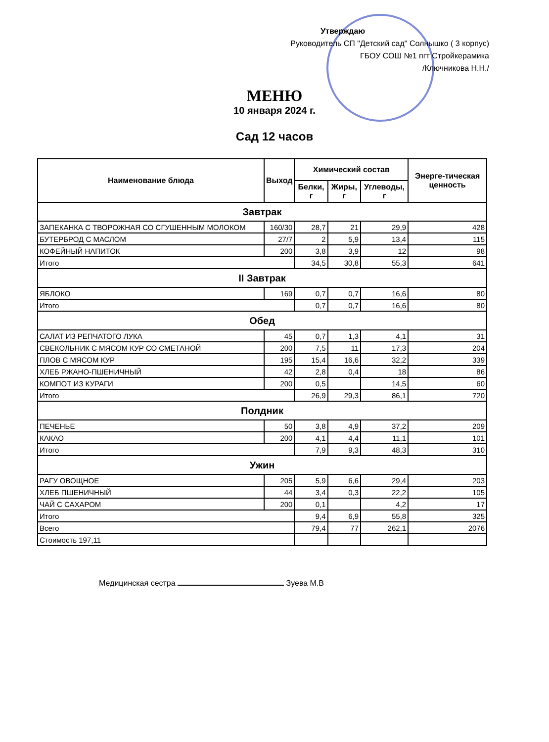Утверждаю
Руководитель СП "Детский сад" Солнышко ( 3 корпус)
ГБОУ СОШ №1 пгт Стройкерамика
/Ключникова Н.Н./
МЕНЮ
10 января 2024 г.
Сад 12 часов
| Наименование блюда | Выход | Химический состав | | | Энергe-тическая ценность |
| --- | --- | --- | --- | --- | --- |
| | | Белки, г | Жиры, г | Углеводы, г | |
| Завтрак | | | | | |
| ЗАПЕКАНКА С ТВОРОЖНАЯ СО СГУШЕННЫМ МОЛОКОМ | 160/30 | 28,7 | 21 | 29,9 | 428 |
| БУТЕРБРОД С МАСЛОМ | 27/7 | 2 | 5,9 | 13,4 | 115 |
| КОФЕЙНЫЙ НАПИТОК | 200 | 3,8 | 3,9 | 12 | 98 |
| Итого | | 34,5 | 30,8 | 55,3 | 641 |
| II Завтрак | | | | | |
| ЯБЛОКО | 169 | 0,7 | 0,7 | 16,6 | 80 |
| Итого | | 0,7 | 0,7 | 16,6 | 80 |
| Обед | | | | | |
| САЛАТ ИЗ РЕПЧАТОГО ЛУКА | 45 | 0,7 | 1,3 | 4,1 | 31 |
| СВЕКОЛЬНИК С МЯСОМ КУР СО СМЕТАНОЙ | 200 | 7,5 | 11 | 17,3 | 204 |
| ПЛОВ С МЯСОМ КУР | 195 | 15,4 | 16,6 | 32,2 | 339 |
| ХЛЕБ РЖАНО-ПШЕНИЧНЫЙ | 42 | 2,8 | 0,4 | 18 | 86 |
| КОМПОТ ИЗ КУРАГИ | 200 | 0,5 | | 14,5 | 60 |
| Итого | | 26,9 | 29,3 | 86,1 | 720 |
| Полдник | | | | | |
| ПЕЧЕНЬЕ | 50 | 3,8 | 4,9 | 37,2 | 209 |
| КАКАО | 200 | 4,1 | 4,4 | 11,1 | 101 |
| Итого | | 7,9 | 9,3 | 48,3 | 310 |
| Ужин | | | | | |
| РАГУ ОВОЩНОЕ | 205 | 5,9 | 6,6 | 29,4 | 203 |
| ХЛЕБ ПШЕНИЧНЫЙ | 44 | 3,4 | 0,3 | 22,2 | 105 |
| ЧАЙ С САХАРОМ | 200 | 0,1 | | 4,2 | 17 |
| Итого | | 9,4 | 6,9 | 55,8 | 325 |
| Всего | | 79,4 | 77 | 262,1 | 2076 |
| Стоимость 197,11 | | | | | |
Медицинская сестра Зуева М.В